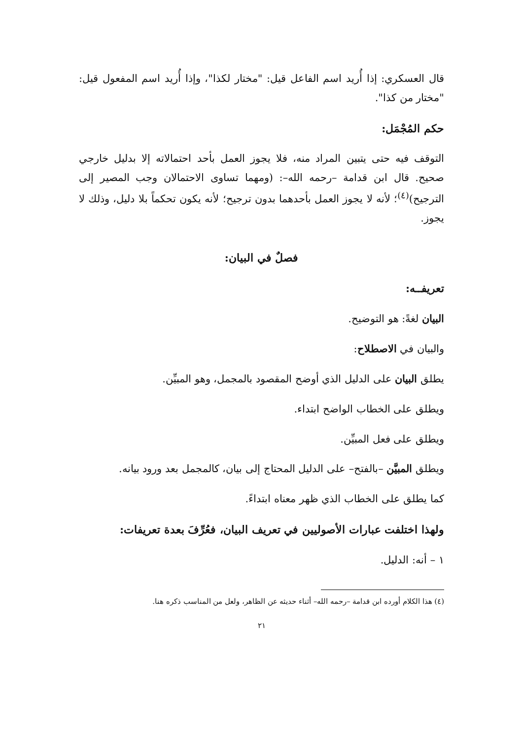قال العسكري: إذا أُريد اسم الفاعل قيل: "مختار لكذا"، وإذا أُريد اسم المفعول قيل: "مختار من كذا".
حكم المُجْمَل:
التوقف فيه حتى يتبين المراد منه، فلا يجوز العمل بأحد احتمالاته إلا بدليل خارجي صحيح. قال ابن قدامة –رحمه الله–: (ومهما تساوى الاحتمالان وجب المصير إلى الترجيح)<sup>(٤)</sup>؛ لأنه لا يجوز العمل بأحدهما بدون ترجيح؛ لأنه يكون تحكماً بلا دليل، وذلك لا يجوز.
فصلٌ في البيان:
تعريفــه:
البيان لغةً: هو التوضيح.
والبيان في الاصطلاح:
يطلق البيان على الدليل الذي أوضح المقصود بالمجمل، وهو المبيِّن.
ويطلق على الخطاب الواضح ابتداء.
ويطلق على فعل المبيِّن.
ويطلق المبيَّن –بالفتح– على الدليل المحتاج إلى بيان، كالمجمل بعد ورود بيانه.
كما يطلق على الخطاب الذي ظهر معناه ابتداءً.
ولهذا اختلفت عبارات الأصوليين في تعريف البيان، فعُرِّفَ بعدة تعريفات:
١ – أنه: الدليل.
(٤) هذا الكلام أورده ابن قدامة –رحمه الله– أثناء حديثه عن الظاهر، ولعل من المناسب ذكره هنا.
٢١